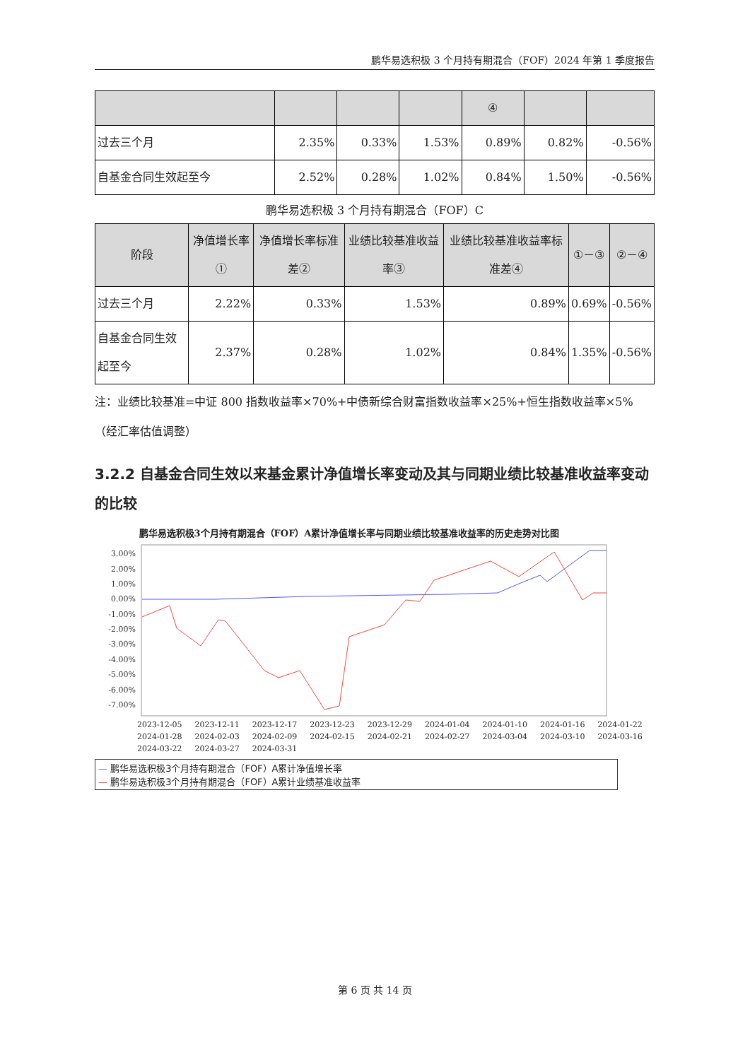鹏华易选积极 3 个月持有期混合（FOF）2024 年第 1 季度报告
| | | | | ④ | | |
| --- | --- | --- | --- | --- | --- | --- |
| 过去三个月 | 2.35% | 0.33% | 1.53% | 0.89% | 0.82% | -0.56% |
| 自基金合同生效起至今 | 2.52% | 0.28% | 1.02% | 0.84% | 1.50% | -0.56% |
鹏华易选积极 3 个月持有期混合（FOF）C
| 阶段 | 净值增长率① | 净值增长率标准差② | 业绩比较基准收益率③ | 业绩比较基准收益率标准差④ | ①－③ | ②－④ |
| --- | --- | --- | --- | --- | --- | --- |
| 过去三个月 | 2.22% | 0.33% | 1.53% | 0.89% | 0.69% | -0.56% |
| 自基金合同生效起至今 | 2.37% | 0.28% | 1.02% | 0.84% | 1.35% | -0.56% |
注：业绩比较基准=中证 800 指数收益率×70%+中债新综合财富指数收益率×25%+恒生指数收益率×5%（经汇率估值调整）
3.2.2 自基金合同生效以来基金累计净值增长率变动及其与同期业绩比较基准收益率变动的比较
鹏华易选积极3个月持有期混合（FOF）A累计净值增长率与同期业绩比较基准收益率的历史走势对比图
3.00%
2.00%
1.00%
0.00%
-1.00%
-2.00%
-3.00%
-4.00%
-5.00%
-6.00%
-7.00%
2023-12-05 2023-12-11 2023-12-17 2023-12-23 2023-12-29 2024-01-04 2024-01-10 2024-01-16 2024-01-22 2024-01-28 2024-02-03 2024-02-09 2024-02-15 2024-02-21 2024-02-27 2024-03-04 2024-03-10 2024-03-16 2024-03-22 2024-03-27 2024-03-31
— 鹏华易选积极3个月持有期混合（FOF）A累计净值增长率
— 鹏华易选积极3个月持有期混合（FOF）A累计业绩基准收益率
第 6 页 共 14 页